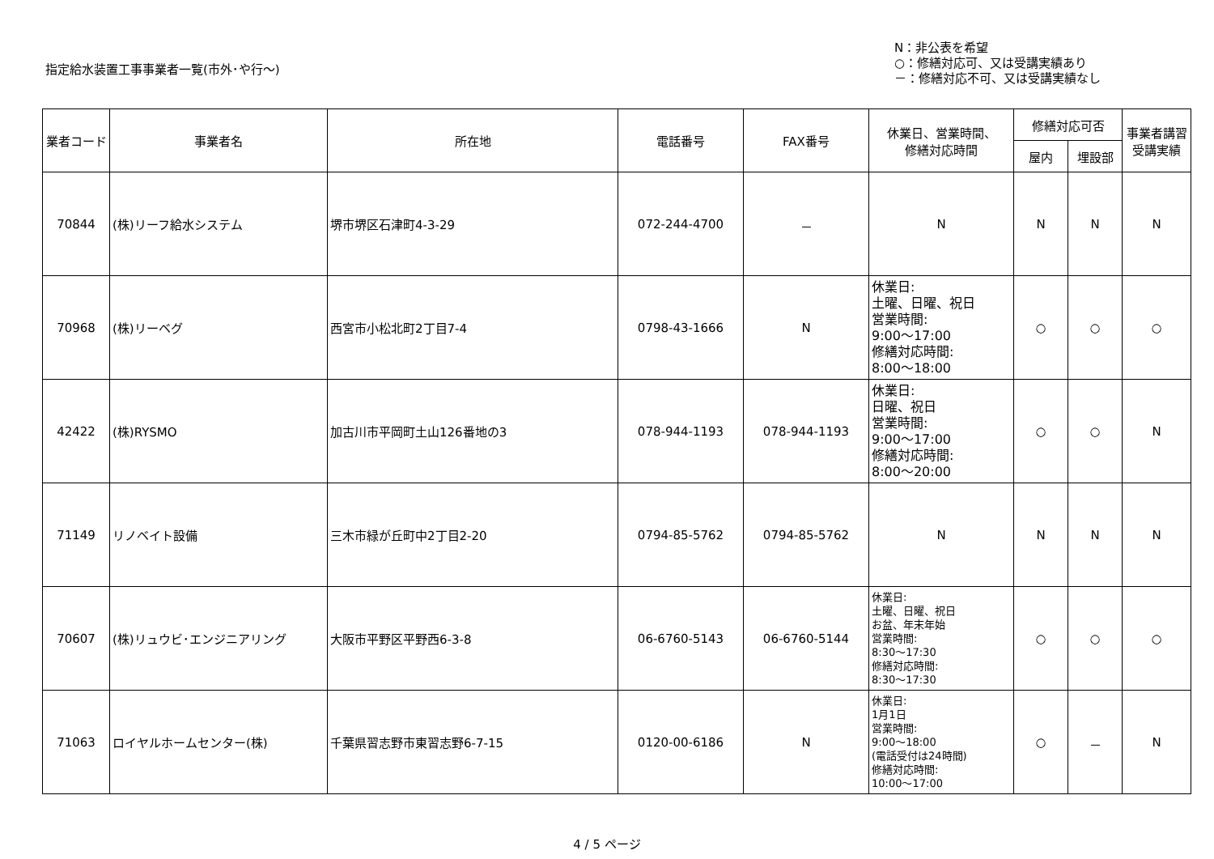指定給水装置工事事業者一覧(市外･や行～)
N：非公表を希望
○：修繕対応可、又は受講実績あり
－：修繕対応不可、又は受講実績なし
| 業者コード | 事業者名 | 所在地 | 電話番号 | FAX番号 | 休業日、営業時間、 修繕対応時間 | 修繕対応可否 | | 事業者講習 受講実績 |
| --- | --- | --- | --- | --- | --- | --- | --- | --- |
| | | | | | | 屋内 | 埋設部 | |
| 70844 | (株)リーフ給水システム | 堺市堺区石津町4-3-29 | 072-244-4700 | － | N | N | N | N |
| 70968 | (株)リーベグ | 西宮市小松北町2丁目7-4 | 0798-43-1666 | N | 休業日: 土曜、日曜、祝日 営業時間: 9:00～17:00 修繕対応時間: 8:00～18:00 | ○ | ○ | ○ |
| 42422 | (株)RYSMO | 加古川市平岡町土山126番地の3 | 078-944-1193 | 078-944-1193 | 休業日: 日曜、祝日 営業時間: 9:00～17:00 修繕対応時間: 8:00～20:00 | ○ | ○ | N |
| 71149 | リノベイト設備 | 三木市緑が丘町中2丁目2-20 | 0794-85-5762 | 0794-85-5762 | N | N | N | N |
| 70607 | (株)リュウビ･エンジニアリング | 大阪市平野区平野西6-3-8 | 06-6760-5143 | 06-6760-5144 | 休業日: 土曜、日曜、祝日 お盆、年末年始 営業時間: 8:30～17:30 修繕対応時間: 8:30～17:30 | ○ | ○ | ○ |
| 71063 | ロイヤルホームセンター(株) | 千葉県習志野市東習志野6-7-15 | 0120-00-6186 | N | 休業日: 1月1日 営業時間: 9:00～18:00 (電話受付は24時間) 修繕対応時間: 10:00～17:00 | ○ | － | N |
4 / 5 ページ